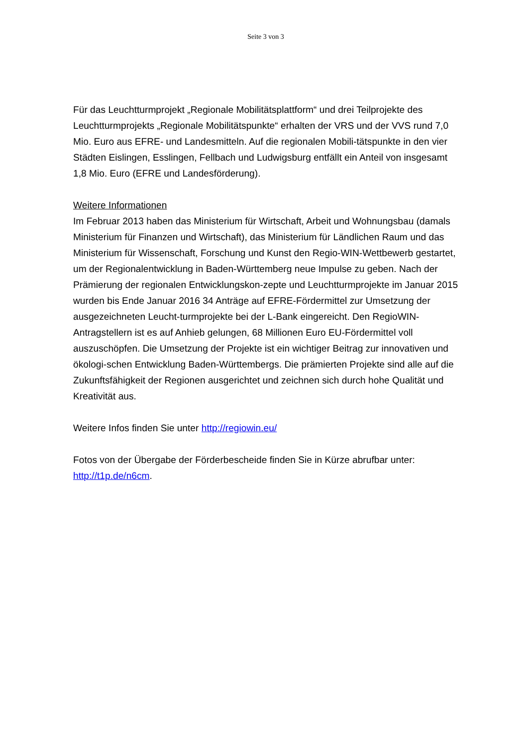Seite 3 von 3
Für das Leuchtturmprojekt „Regionale Mobilitätsplattform“ und drei Teilprojekte des Leuchtturmprojekts „Regionale Mobilitätspunkte“ erhalten der VRS und der VVS rund 7,0 Mio. Euro aus EFRE- und Landesmitteln. Auf die regionalen Mobili-tätspunkte in den vier Städten Eislingen, Esslingen, Fellbach und Ludwigsburg entfällt ein Anteil von insgesamt 1,8 Mio. Euro (EFRE und Landesförderung).
Weitere Informationen
Im Februar 2013 haben das Ministerium für Wirtschaft, Arbeit und Wohnungsbau (damals Ministerium für Finanzen und Wirtschaft), das Ministerium für Ländlichen Raum und das Ministerium für Wissenschaft, Forschung und Kunst den Regio-WIN-Wettbewerb gestartet, um der Regionalentwicklung in Baden-Württemberg neue Impulse zu geben. Nach der Prämierung der regionalen Entwicklungskon-zepte und Leuchtturmprojekte im Januar 2015 wurden bis Ende Januar 2016 34 Anträge auf EFRE-Fördermittel zur Umsetzung der ausgezeichneten Leucht-turmprojekte bei der L-Bank eingereicht. Den RegioWIN-Antragstellern ist es auf Anhieb gelungen, 68 Millionen Euro EU-Fördermittel voll auszuschöpfen. Die Umsetzung der Projekte ist ein wichtiger Beitrag zur innovativen und ökologi-schen Entwicklung Baden-Württembergs. Die prämierten Projekte sind alle auf die Zukunftsfähigkeit der Regionen ausgerichtet und zeichnen sich durch hohe Qualität und Kreativität aus.
Weitere Infos finden Sie unter http://regiowin.eu/
Fotos von der Übergabe der Förderbescheide finden Sie in Kürze abrufbar unter: http://t1p.de/n6cm.